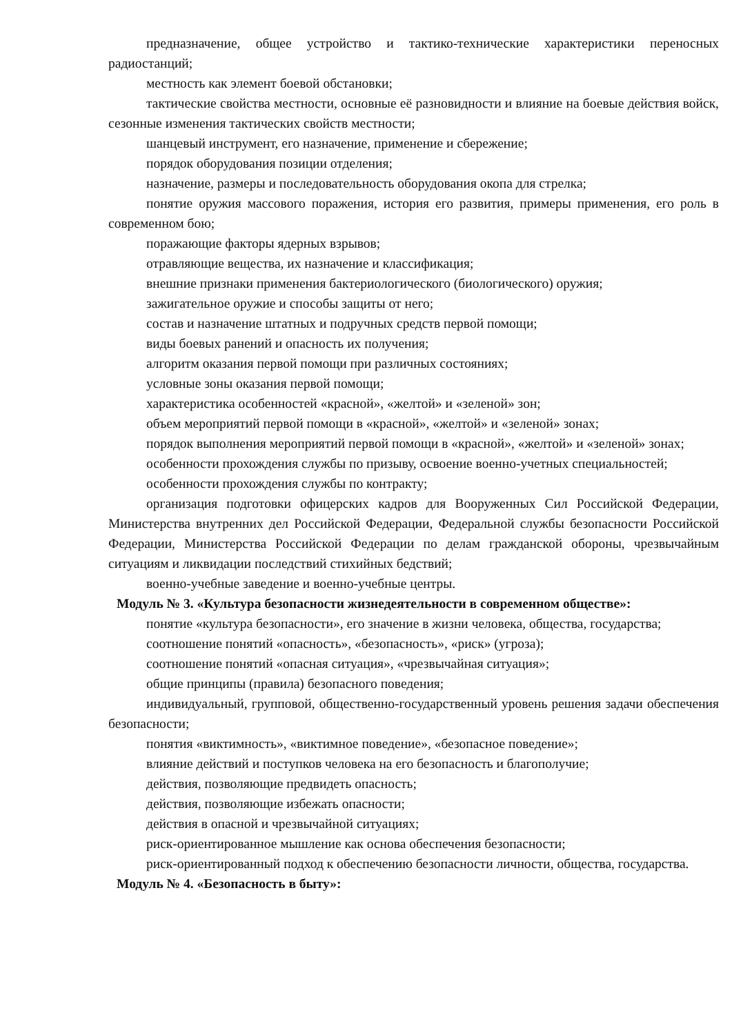предназначение, общее устройство и тактико-технические характеристики переносных радиостанций;
местность как элемент боевой обстановки;
тактические свойства местности, основные её разновидности и влияние на боевые действия войск, сезонные изменения тактических свойств местности;
шанцевый инструмент, его назначение, применение и сбережение;
порядок оборудования позиции отделения;
назначение, размеры и последовательность оборудования окопа для стрелка;
понятие оружия массового поражения, история его развития, примеры применения, его роль в современном бою;
поражающие факторы ядерных взрывов;
отравляющие вещества, их назначение и классификация;
внешние признаки применения бактериологического (биологического) оружия;
зажигательное оружие и способы защиты от него;
состав и назначение штатных и подручных средств первой помощи;
виды боевых ранений и опасность их получения;
алгоритм оказания первой помощи при различных состояниях;
условные зоны оказания первой помощи;
характеристика особенностей «красной», «желтой» и «зеленой» зон;
объем мероприятий первой помощи в «красной», «желтой» и «зеленой» зонах;
порядок выполнения мероприятий первой помощи в «красной», «желтой» и «зеленой» зонах;
особенности прохождения службы по призыву, освоение военно-учетных специальностей;
особенности прохождения службы по контракту;
организация подготовки офицерских кадров для Вооруженных Сил Российской Федерации, Министерства внутренних дел Российской Федерации, Федеральной службы безопасности Российской Федерации, Министерства Российской Федерации по делам гражданской обороны, чрезвычайным ситуациям и ликвидации последствий стихийных бедствий;
военно-учебные заведение и военно-учебные центры.
Модуль № 3. «Культура безопасности жизнедеятельности в современном обществе»:
понятие «культура безопасности», его значение в жизни человека, общества, государства;
соотношение понятий «опасность», «безопасность», «риск» (угроза);
соотношение понятий «опасная ситуация», «чрезвычайная ситуация»;
общие принципы (правила) безопасного поведения;
индивидуальный, групповой, общественно-государственный уровень решения задачи обеспечения безопасности;
понятия «виктимность», «виктимное поведение», «безопасное поведение»;
влияние действий и поступков человека на его безопасность и благополучие;
действия, позволяющие предвидеть опасность;
действия, позволяющие избежать опасности;
действия в опасной и чрезвычайной ситуациях;
риск-ориентированное мышление как основа обеспечения безопасности;
риск-ориентированный подход к обеспечению безопасности личности, общества, государства.
Модуль № 4. «Безопасность в быту»: